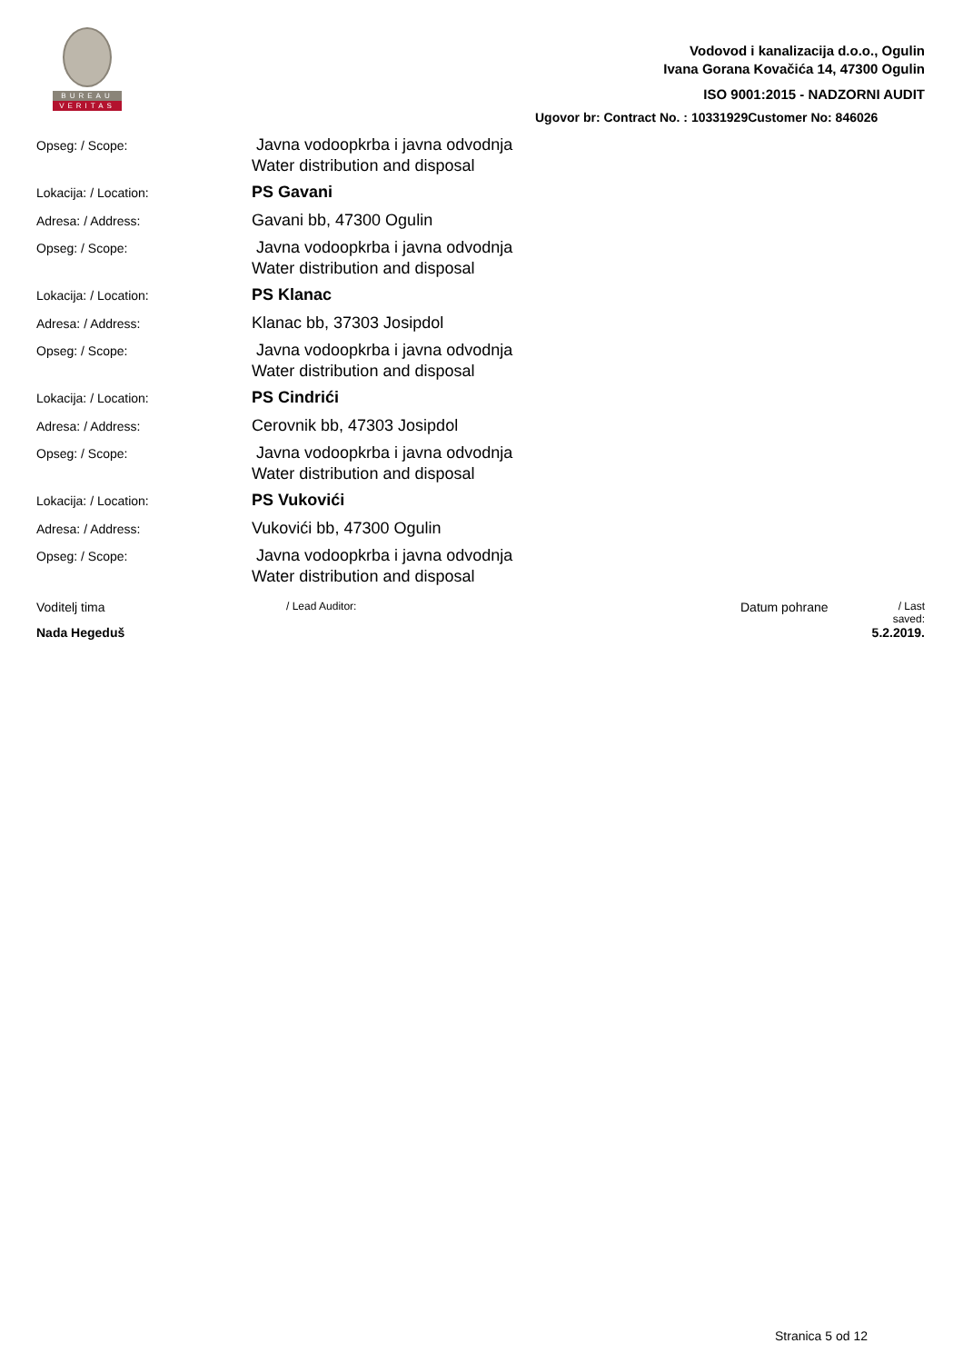BUREAU
VERITAS
Vodovod i kanalizacija d.o.o., Ogulin
Ivana Gorana Kovačića 14, 47300 Ogulin
ISO 9001:2015 - NADZORNI AUDIT
Ugovor br: Contract No. : 10331929Customer No: 846026
Opseg: / Scope:
Javna vodoopkrba i javna odvodnja
Water distribution and disposal
Lokacija: / Location:
PS Gavani
Adresa: / Address:
Gavani bb, 47300 Ogulin
Opseg: / Scope:
Javna vodoopkrba i javna odvodnja
Water distribution and disposal
Lokacija: / Location:
PS Klanac
Adresa: / Address:
Klanac bb, 37303 Josipdol
Opseg: / Scope:
Javna vodoopkrba i javna odvodnja
Water distribution and disposal
Lokacija: / Location:
PS Cindrići
Adresa: / Address:
Cerovnik bb, 47303 Josipdol
Opseg: / Scope:
Javna vodoopkrba i javna odvodnja
Water distribution and disposal
Lokacija: / Location:
PS Vukovići
Adresa: / Address:
Vukovići bb, 47300 Ogulin
Opseg: / Scope:
Javna vodoopkrba i javna odvodnja
Water distribution and disposal
Voditelj tima / Lead Auditor: Datum pohrane / Last saved:
Nada Hegeduš 5.2.2019.
Stranica 5 od 12